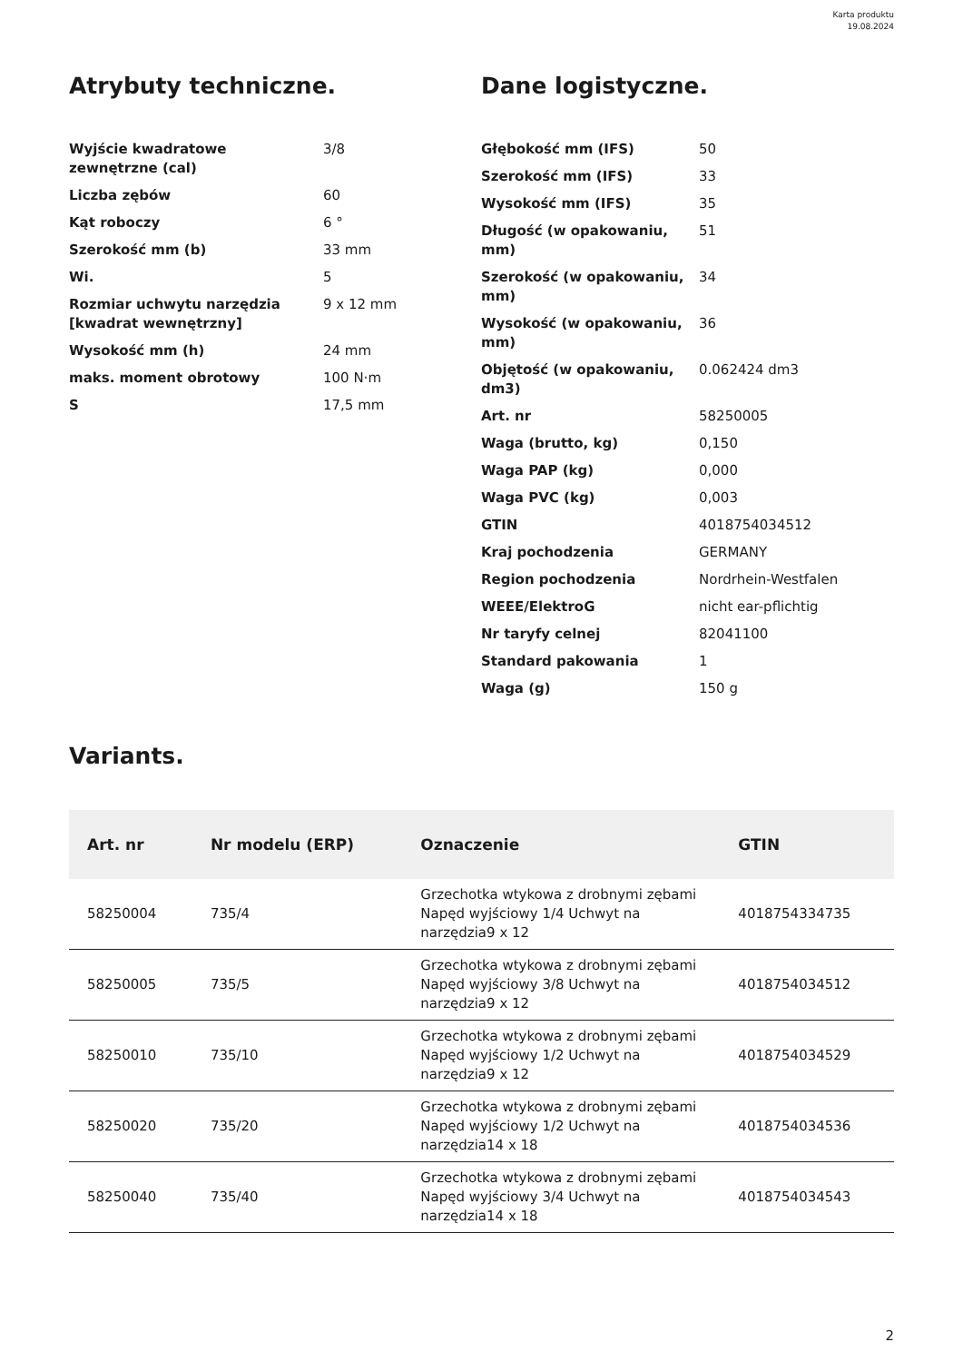Karta produktu
19.08.2024
Atrybuty techniczne.
| Wyjście kwadratowe zewnętrzne (cal) | 3/8 |
| Liczba zębów | 60 |
| Kąt roboczy | 6 ° |
| Szerokość mm (b) | 33 mm |
| Wi. | 5 |
| Rozmiar uchwytu narzędzia [kwadrat wewnętrzny] | 9 x 12 mm |
| Wysokość mm (h) | 24 mm |
| maks. moment obrotowy | 100 N·m |
| S | 17,5 mm |
Dane logistyczne.
| Głębokość mm (IFS) | 50 |
| Szerokość mm (IFS) | 33 |
| Wysokość mm (IFS) | 35 |
| Długość (w opakowaniu, mm) | 51 |
| Szerokość (w opakowaniu, mm) | 34 |
| Wysokość (w opakowaniu, mm) | 36 |
| Objętość (w opakowaniu, dm3) | 0.062424 dm3 |
| Art. nr | 58250005 |
| Waga (brutto, kg) | 0,150 |
| Waga PAP (kg) | 0,000 |
| Waga PVC (kg) | 0,003 |
| GTIN | 4018754034512 |
| Kraj pochodzenia | GERMANY |
| Region pochodzenia | Nordrhein-Westfalen |
| WEEE/ElektroG | nicht ear-pflichtig |
| Nr taryfy celnej | 82041100 |
| Standard pakowania | 1 |
| Waga (g) | 150 g |
Variants.
| Art. nr | Nr modelu (ERP) | Oznaczenie | GTIN |
| --- | --- | --- | --- |
| 58250004 | 735/4 | Grzechotka wtykowa z drobnymi zębami Napęd wyjściowy 1/4 Uchwyt na narzędzia9 x 12 | 4018754334735 |
| 58250005 | 735/5 | Grzechotka wtykowa z drobnymi zębami Napęd wyjściowy 3/8 Uchwyt na narzędzia9 x 12 | 4018754034512 |
| 58250010 | 735/10 | Grzechotka wtykowa z drobnymi zębami Napęd wyjściowy 1/2 Uchwyt na narzędzia9 x 12 | 4018754034529 |
| 58250020 | 735/20 | Grzechotka wtykowa z drobnymi zębami Napęd wyjściowy 1/2 Uchwyt na narzędzia14 x 18 | 4018754034536 |
| 58250040 | 735/40 | Grzechotka wtykowa z drobnymi zębami Napęd wyjściowy 3/4 Uchwyt na narzędzia14 x 18 | 4018754034543 |
2